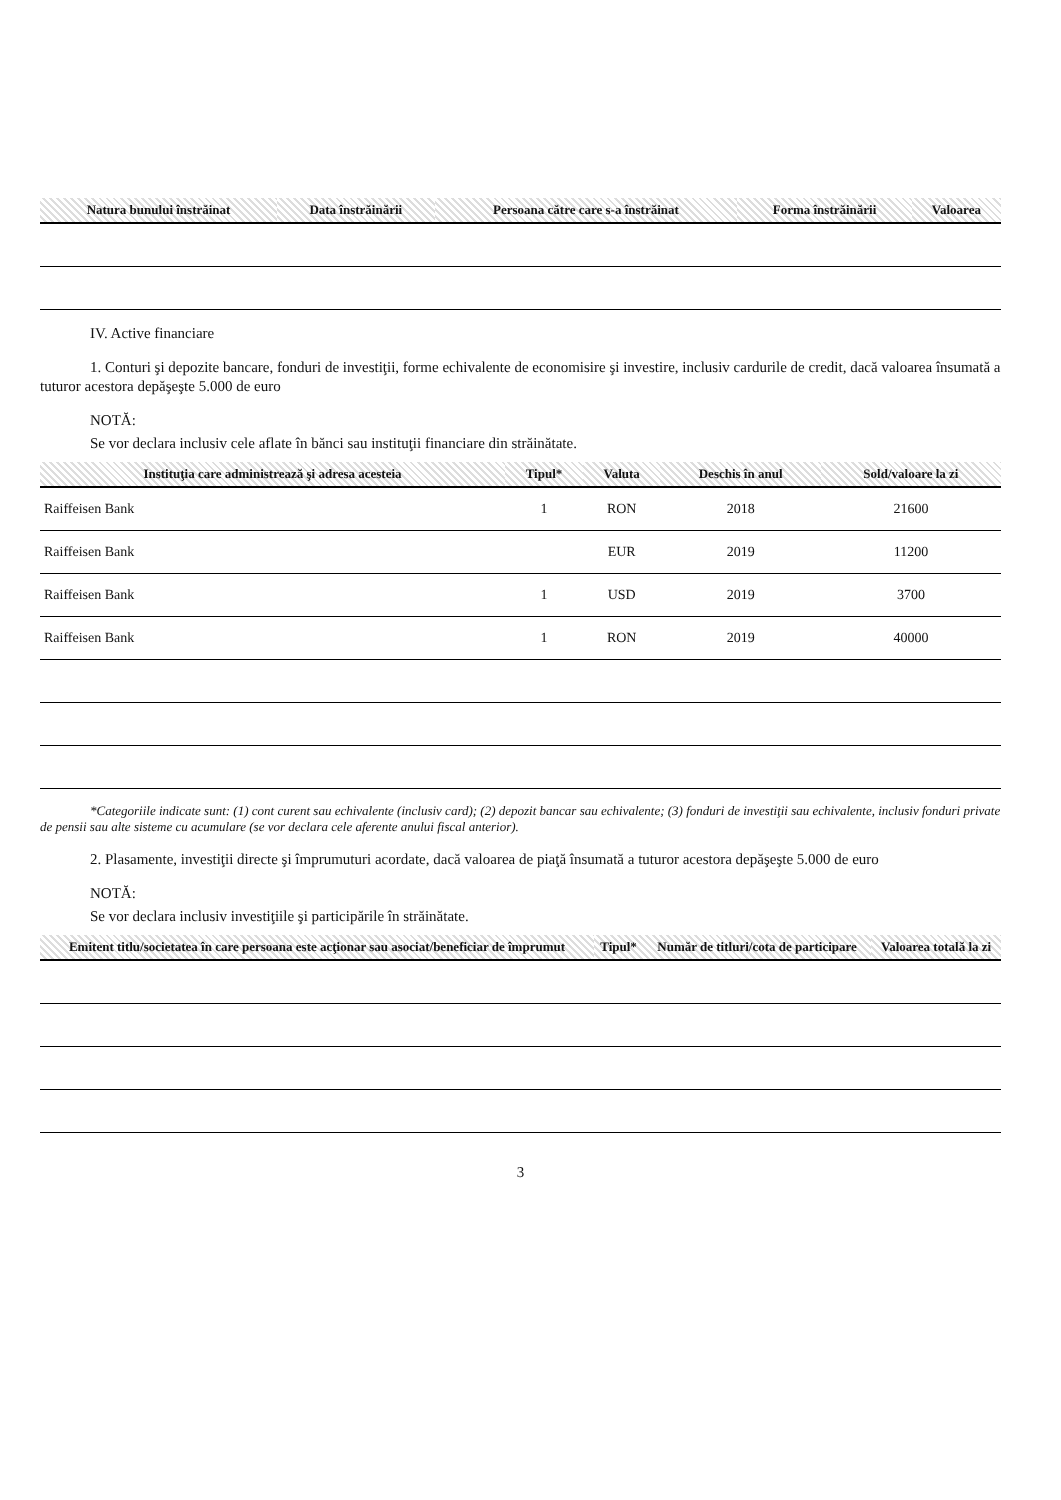| Natura bunului înstrăinat | Data înstrăinării | Persoana către care s-a înstrăinat | Forma înstrăinării | Valoarea |
| --- | --- | --- | --- | --- |
IV. Active financiare
1. Conturi şi depozite bancare, fonduri de investiţii, forme echivalente de economisire şi investire, inclusiv cardurile de credit, dacă valoarea însumată a tuturor acestora depăşeşte 5.000 de euro
NOTĂ:
Se vor declara inclusiv cele aflate în bănci sau instituţii financiare din străinătate.
| Instituţia care administrează şi adresa acesteia | Tipul* | Valuta | Deschis în anul | Sold/valoare la zi |
| --- | --- | --- | --- | --- |
| Raiffeisen Bank | 1 | RON | 2018 | 21600 |
| Raiffeisen Bank | | EUR | 2019 | 11200 |
| Raiffeisen Bank | 1 | USD | 2019 | 3700 |
| Raiffeisen Bank | 1 | RON | 2019 | 40000 |
*Categoriile indicate sunt: (1) cont curent sau echivalente (inclusiv card); (2) depozit bancar sau echivalente; (3) fonduri de investiţii sau echivalente, inclusiv fonduri private de pensii sau alte sisteme cu acumulare (se vor declara cele aferente anului fiscal anterior).
2. Plasamente, investiţii directe şi împrumuturi acordate, dacă valoarea de piaţă însumată a tuturor acestora depăşeşte 5.000 de euro
NOTĂ:
Se vor declara inclusiv investiţiile şi participările în străinătate.
| Emitent titlu/societatea în care persoana este acţionar sau asociat/beneficiar de împrumut | Tipul* | Număr de titluri/cota de participare | Valoarea totală la zi |
| --- | --- | --- | --- |
3